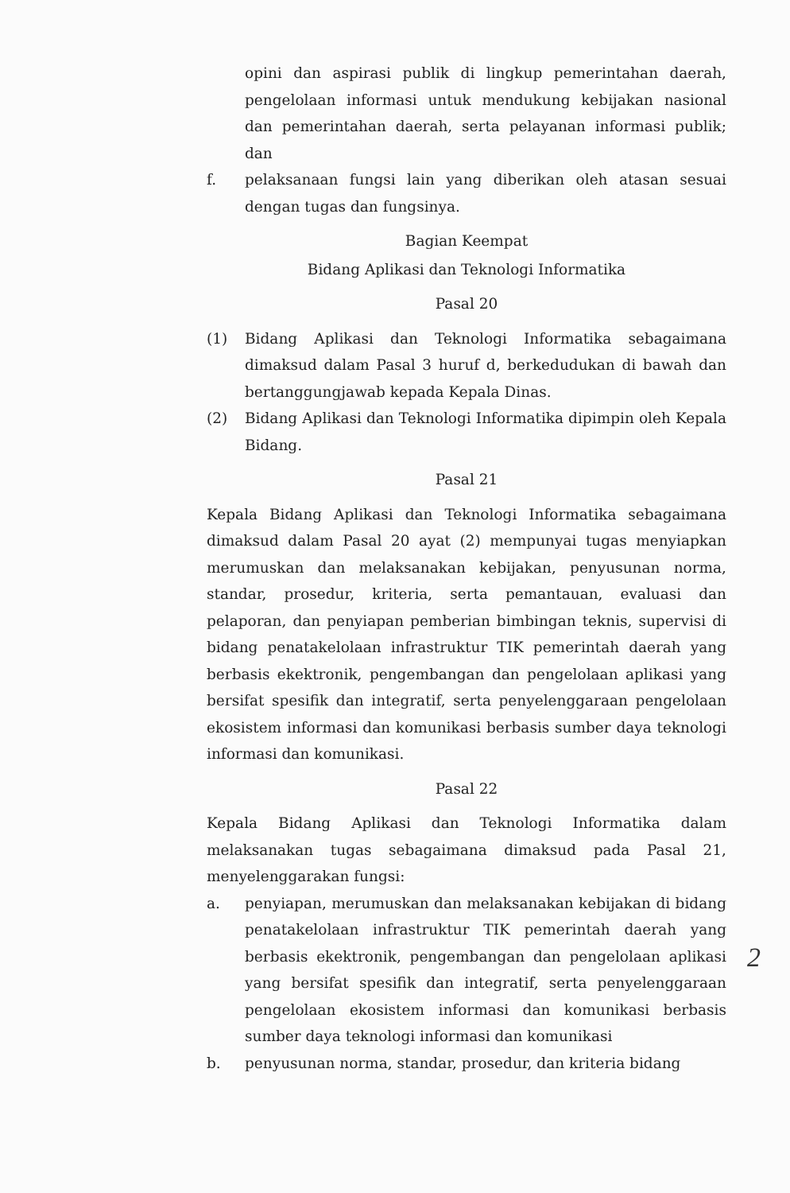opini dan aspirasi publik di lingkup pemerintahan daerah, pengelolaan informasi untuk mendukung kebijakan nasional dan pemerintahan daerah, serta pelayanan informasi publik; dan
f. pelaksanaan fungsi lain yang diberikan oleh atasan sesuai dengan tugas dan fungsinya.
Bagian Keempat
Bidang Aplikasi dan Teknologi Informatika
Pasal 20
(1) Bidang Aplikasi dan Teknologi Informatika sebagaimana dimaksud dalam Pasal 3 huruf d, berkedudukan di bawah dan bertanggungjawab kepada Kepala Dinas.
(2) Bidang Aplikasi dan Teknologi Informatika dipimpin oleh Kepala Bidang.
Pasal 21
Kepala Bidang Aplikasi dan Teknologi Informatika sebagaimana dimaksud dalam Pasal 20 ayat (2) mempunyai tugas menyiapkan merumuskan dan melaksanakan kebijakan, penyusunan norma, standar, prosedur, kriteria, serta pemantauan, evaluasi dan pelaporan, dan penyiapan pemberian bimbingan teknis, supervisi di bidang penatakelolaan infrastruktur TIK pemerintah daerah yang berbasis ekektronik, pengembangan dan pengelolaan aplikasi yang bersifat spesifik dan integratif, serta penyelenggaraan pengelolaan ekosistem informasi dan komunikasi berbasis sumber daya teknologi informasi dan komunikasi.
Pasal 22
Kepala Bidang Aplikasi dan Teknologi Informatika dalam melaksanakan tugas sebagaimana dimaksud pada Pasal 21, menyelenggarakan fungsi:
a. penyiapan, merumuskan dan melaksanakan kebijakan di bidang penatakelolaan infrastruktur TIK pemerintah daerah yang berbasis ekektronik, pengembangan dan pengelolaan aplikasi yang bersifat spesifik dan integratif, serta penyelenggaraan pengelolaan ekosistem informasi dan komunikasi berbasis sumber daya teknologi informasi dan komunikasi
b. penyusunan norma, standar, prosedur, dan kriteria bidang
2